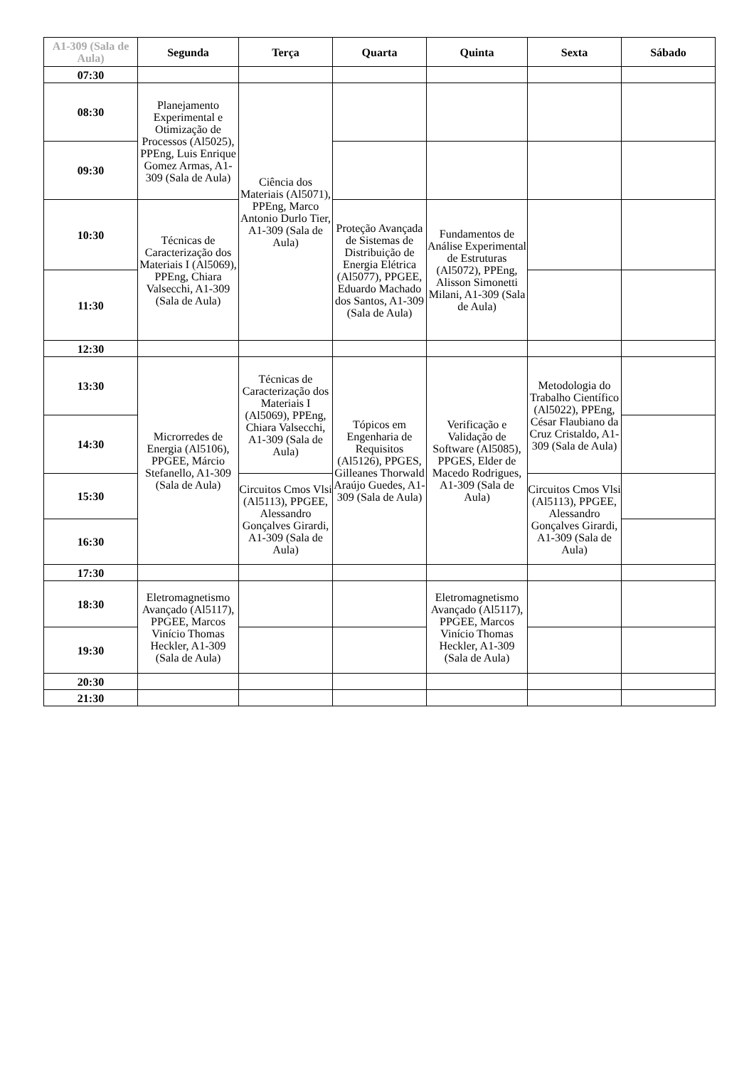| A1-309 (Sala de Aula) | Segunda | Terça | Quarta | Quinta | Sexta | Sábado |
| --- | --- | --- | --- | --- | --- | --- |
| 07:30 | | | | | | |
| 08:30 | Planejamento Experimental e Otimização de Processos (Al5025), PPEng, Luis Enrique Gomez Armas, A1-309 (Sala de Aula) | Ciência dos Materiais (Al5071), PPEng, Marco Antonio Durlo Tier, A1-309 (Sala de Aula) | | | | |
| 09:30 | | | | | | |
| 10:30 | Técnicas de Caracterização dos Materiais I (Al5069), PPEng, Chiara Valsecchi, A1-309 (Sala de Aula) | | Proteção Avançada de Sistemas de Distribuição de Energia Elétrica (Al5077), PPGEE, Eduardo Machado dos Santos, A1-309 (Sala de Aula) | Fundamentos de Análise Experimental de Estruturas (Al5072), PPEng, Alisson Simonetti Milani, A1-309 (Sala de Aula) | | |
| 11:30 | | | | | | |
| 12:30 | | | | | | |
| 13:30 | Microrredes de Energia (Al5106), PPGEE, Márcio Stefanello, A1-309 (Sala de Aula) | Técnicas de Caracterização dos Materiais I (Al5069), PPEng, Chiara Valsecchi, A1-309 (Sala de Aula) | Tópicos em Engenharia de Requisitos (Al5126), PPGES, Gilleanes Thorwald Araújo Guedes, A1-309 (Sala de Aula) | Verificação e Validação de Software (Al5085), PPGES, Elder de Macedo Rodrigues, A1-309 (Sala de Aula) | Metodologia do Trabalho Científico (Al5022), PPEng, César Flaubiano da Cruz Cristaldo, A1-309 (Sala de Aula) | |
| 14:30 | | | | | | |
| 15:30 | | Circuitos Cmos Vlsi (Al5113), PPGEE, Alessandro Gonçalves Girardi, A1-309 (Sala de Aula) | | | Circuitos Cmos Vlsi (Al5113), PPGEE, Alessandro Gonçalves Girardi, A1-309 (Sala de Aula) | |
| 16:30 | | | | | | |
| 17:30 | | | | | | |
| 18:30 | Eletromagnetismo Avançado (Al5117), PPGEE, Marcos Vinício Thomas Heckler, A1-309 (Sala de Aula) | | | Eletromagnetismo Avançado (Al5117), PPGEE, Marcos Vinício Thomas Heckler, A1-309 (Sala de Aula) | | |
| 19:30 | | | | | | |
| 20:30 | | | | | | |
| 21:30 | | | | | | |